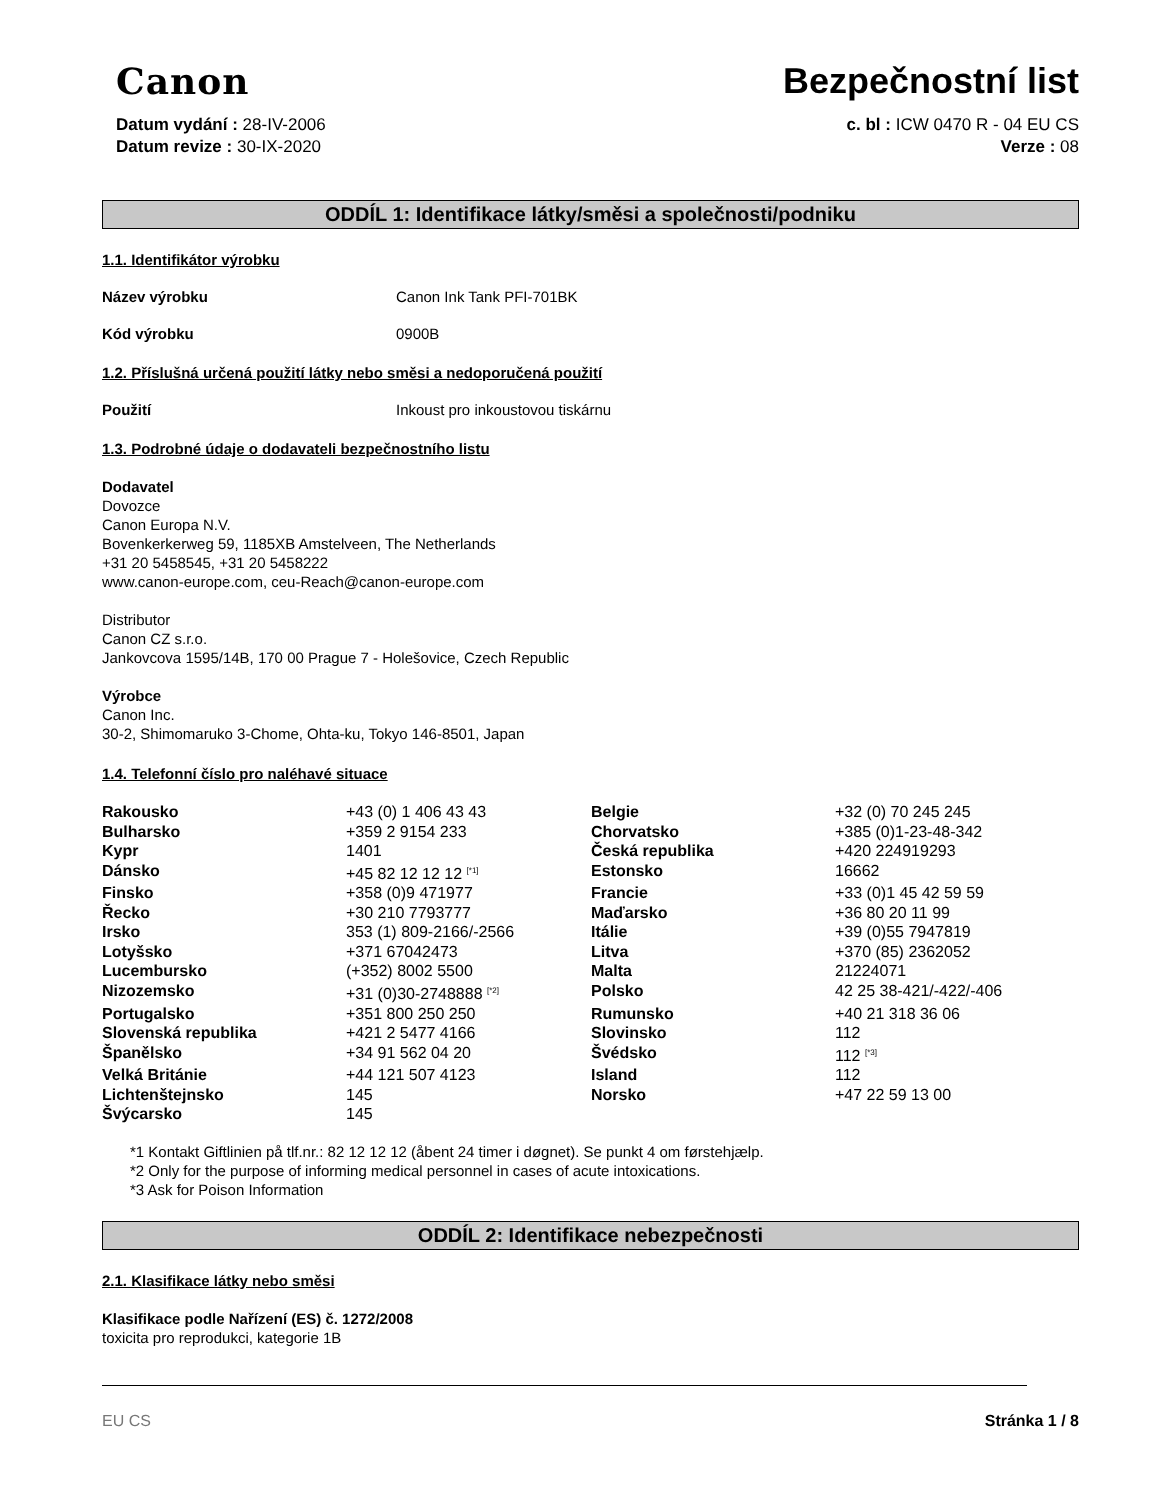Canon
Bezpečnostní list
Datum vydání : 28-IV-2006
Datum revize : 30-IX-2020
c. bl : ICW 0470 R - 04 EU CS
Verze : 08
ODDÍL 1: Identifikace látky/směsi a společnosti/podniku
1.1. Identifikátor výrobku
Název výrobku Canon Ink Tank PFI-701BK
Kód výrobku 0900B
1.2. Příslušná určená použití látky nebo směsi a nedoporučená použití
Použití Inkoust pro inkoustovou tiskárnu
1.3. Podrobné údaje o dodavateli bezpečnostního listu
Dodavatel
Dovozce
Canon Europa N.V.
Bovenkerkerweg 59, 1185XB Amstelveen, The Netherlands
+31 20 5458545, +31 20 5458222
www.canon-europe.com, ceu-Reach@canon-europe.com
Distributor
Canon CZ s.r.o.
Jankovcova 1595/14B, 170 00 Prague 7 - Holešovice, Czech Republic
Výrobce
Canon Inc.
30-2, Shimomaruko 3-Chome, Ohta-ku, Tokyo 146-8501, Japan
1.4. Telefonní číslo pro naléhavé situace
| Rakousko | +43 (0) 1 406 43 43 | Belgie | +32 (0) 70 245 245 |
| Bulharsko | +359 2 9154 233 | Chorvatsko | +385 (0)1-23-48-342 |
| Kypr | 1401 | Česká republika | +420 224919293 |
| Dánsko | +45 82 12 12 12 <sup>[*1]</sup> | Estonsko | 16662 |
| Finsko | +358 (0)9 471977 | Francie | +33 (0)1 45 42 59 59 |
| Řecko | +30 210 7793777 | Maďarsko | +36 80 20 11 99 |
| Irsko | 353 (1) 809-2166/-2566 | Itálie | +39 (0)55 7947819 |
| Lotyšsko | +371 67042473 | Litva | +370 (85) 2362052 |
| Lucembursko | (+352) 8002 5500 | Malta | 21224071 |
| Nizozemsko | +31 (0)30-2748888 <sup>[*2]</sup> | Polsko | 42 25 38-421/-422/-406 |
| Portugalsko | +351 800 250 250 | Rumunsko | +40 21 318 36 06 |
| Slovenská republika | +421 2 5477 4166 | Slovinsko | 112 |
| Španělsko | +34 91 562 04 20 | Švédsko | 112 <sup>[*3]</sup> |
| Velká Británie | +44 121 507 4123 | Island | 112 |
| Lichtenštejnsko | 145 | Norsko | +47 22 59 13 00 |
| Švýcarsko | 145 | | |
*1 Kontakt Giftlinien på tlf.nr.: 82 12 12 12 (åbent 24 timer i døgnet). Se punkt 4 om førstehjælp.
*2 Only for the purpose of informing medical personnel in cases of acute intoxications.
*3 Ask for Poison Information
ODDÍL 2: Identifikace nebezpečnosti
2.1. Klasifikace látky nebo směsi
Klasifikace podle Nařízení (ES) č. 1272/2008
toxicita pro reprodukci, kategorie 1B
EU CS Stránka 1 / 8